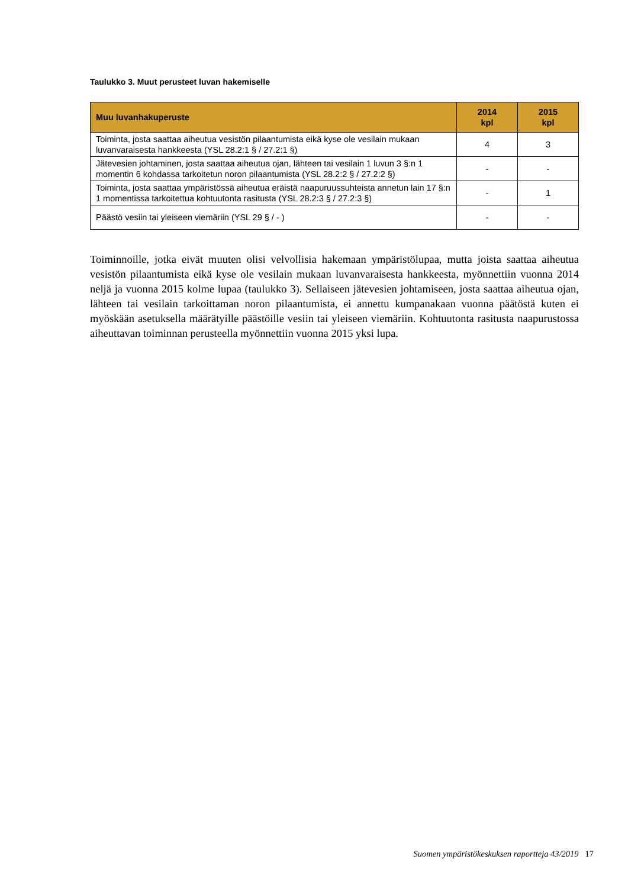Taulukko 3. Muut perusteet luvan hakemiselle
| Muu luvanhakuperuste | 2014 kpl | 2015 kpl |
| --- | --- | --- |
| Toiminta, josta saattaa aiheutua vesistön pilaantumista eikä kyse ole vesilain mukaan luvanvaraisesta hankkeesta (YSL 28.2:1 § / 27.2:1 §) | 4 | 3 |
| Jätevesien johtaminen, josta saattaa aiheutua ojan, lähteen tai vesilain 1 luvun 3 §:n 1 momentin 6 kohdassa tarkoitetun noron pilaantumista (YSL 28.2:2 § / 27.2:2 §) | - | - |
| Toiminta, josta saattaa ympäristössä aiheutua eräistä naapuruussuhteista annetun lain 17 §:n 1 momentissa tarkoitettua kohtuutonta rasitusta (YSL 28.2:3 § / 27.2:3 §) | - | 1 |
| Päästö vesiin tai yleiseen viemäriin (YSL 29 § / - ) | - | - |
Toiminnoille, jotka eivät muuten olisi velvollisia hakemaan ympäristölupaa, mutta joista saattaa aiheutua vesistön pilaantumista eikä kyse ole vesilain mukaan luvanvaraisesta hankkeesta, myönnettiin vuonna 2014 neljä ja vuonna 2015 kolme lupaa (taulukko 3). Sellaiseen jätevesien johtamiseen, josta saattaa aiheutua ojan, lähteen tai vesilain tarkoittaman noron pilaantumista, ei annettu kumpanakaan vuonna päätöstä kuten ei myöskään asetuksella määrätyille päästöille vesiin tai yleiseen viemäriin. Kohtuutonta rasitusta naapurustossa aiheuttavan toiminnan perusteella myönnettiin vuonna 2015 yksi lupa.
Suomen ympäristökeskuksen raportteja 43/2019 17